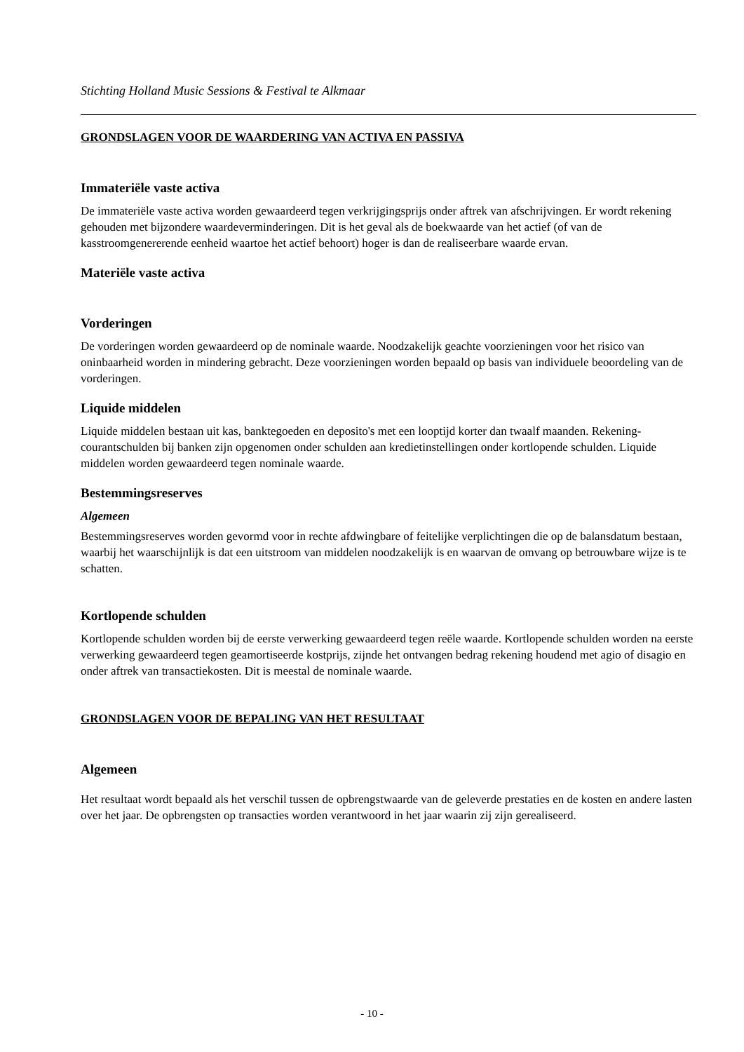Stichting Holland Music Sessions & Festival te Alkmaar
GRONDSLAGEN VOOR DE WAARDERING VAN ACTIVA EN PASSIVA
Immateriële vaste activa
De immateriële vaste activa worden gewaardeerd tegen verkrijgingsprijs onder aftrek van afschrijvingen. Er wordt rekening gehouden met bijzondere waardeverminderingen. Dit is het geval als de boekwaarde van het actief (of van de kasstroomgenererende eenheid waartoe het actief behoort) hoger is dan de realiseerbare waarde ervan.
Materiële vaste activa
Vorderingen
De vorderingen worden gewaardeerd op de nominale waarde. Noodzakelijk geachte voorzieningen voor het risico van oninbaarheid worden in mindering gebracht. Deze voorzieningen worden bepaald op basis van individuele beoordeling van de vorderingen.
Liquide middelen
Liquide middelen bestaan uit kas, banktegoeden en deposito's met een looptijd korter dan twaalf maanden. Rekening-courantschulden bij banken zijn opgenomen onder schulden aan kredietinstellingen onder kortlopende schulden. Liquide middelen worden gewaardeerd tegen nominale waarde.
Bestemmingsreserves
Algemeen
Bestemmingsreserves worden gevormd voor in rechte afdwingbare of feitelijke verplichtingen die op de balansdatum bestaan, waarbij het waarschijnlijk is dat een uitstroom van middelen noodzakelijk is en waarvan de omvang op betrouwbare wijze is te schatten.
Kortlopende schulden
Kortlopende schulden worden bij de eerste verwerking gewaardeerd tegen reële waarde. Kortlopende schulden worden na eerste verwerking gewaardeerd tegen geamortiseerde kostprijs, zijnde het ontvangen bedrag rekening houdend met agio of disagio en onder aftrek van transactiekosten. Dit is meestal de nominale waarde.
GRONDSLAGEN VOOR DE BEPALING VAN HET RESULTAAT
Algemeen
Het resultaat wordt bepaald als het verschil tussen de opbrengstwaarde van de geleverde prestaties en de kosten en andere lasten over het jaar. De opbrengsten op transacties worden verantwoord in het jaar waarin zij zijn gerealiseerd.
- 10 -